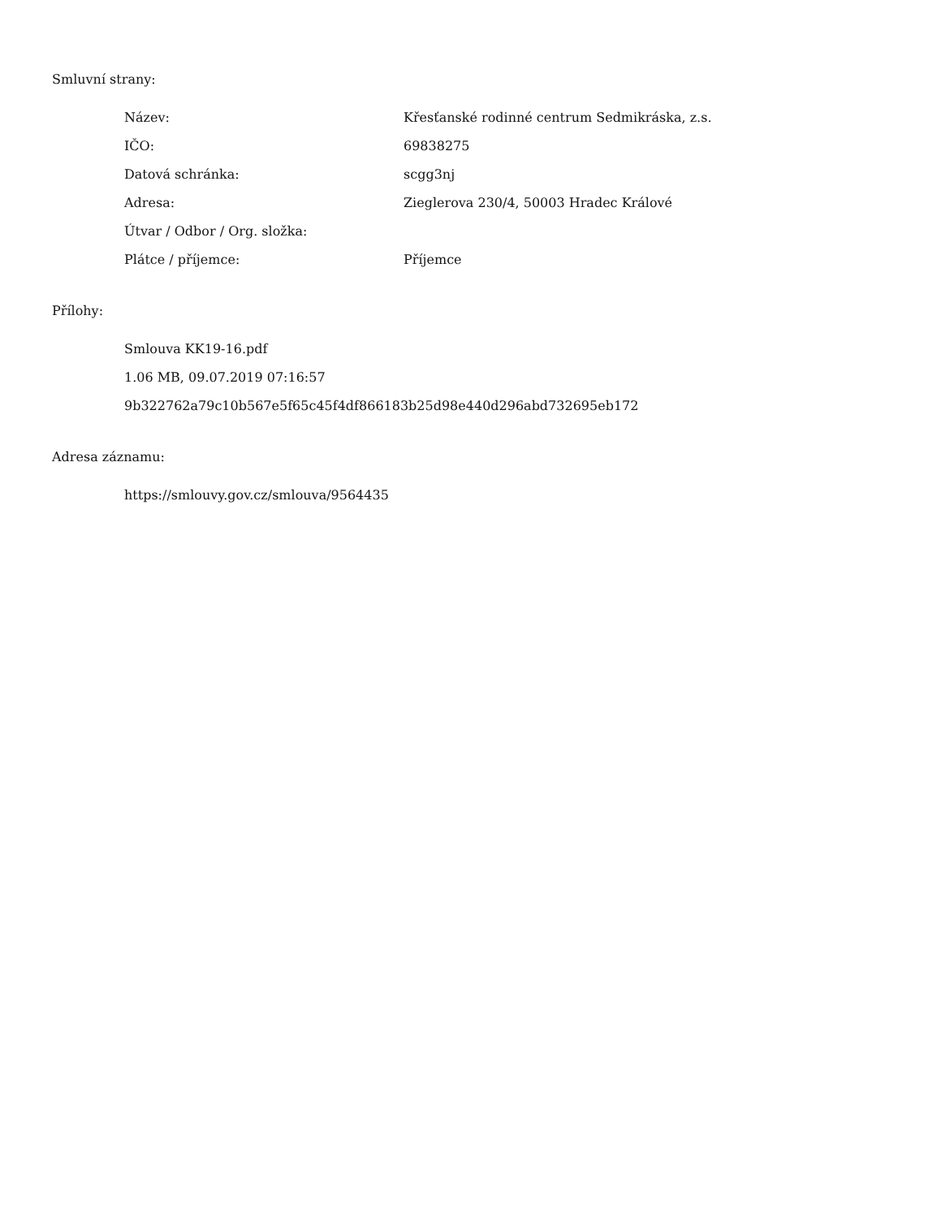Smluvní strany:
| Název: | Křesťanské rodinné centrum Sedmikráska, z.s. |
| IČO: | 69838275 |
| Datová schránka: | scgg3nj |
| Adresa: | Zieglerova 230/4, 50003 Hradec Králové |
| Útvar / Odbor / Org. složka: | |
| Plátce / příjemce: | Příjemce |
Přílohy:
Smlouva KK19-16.pdf
1.06 MB, 09.07.2019 07:16:57
9b322762a79c10b567e5f65c45f4df866183b25d98e440d296abd732695eb172
Adresa záznamu:
https://smlouvy.gov.cz/smlouva/9564435